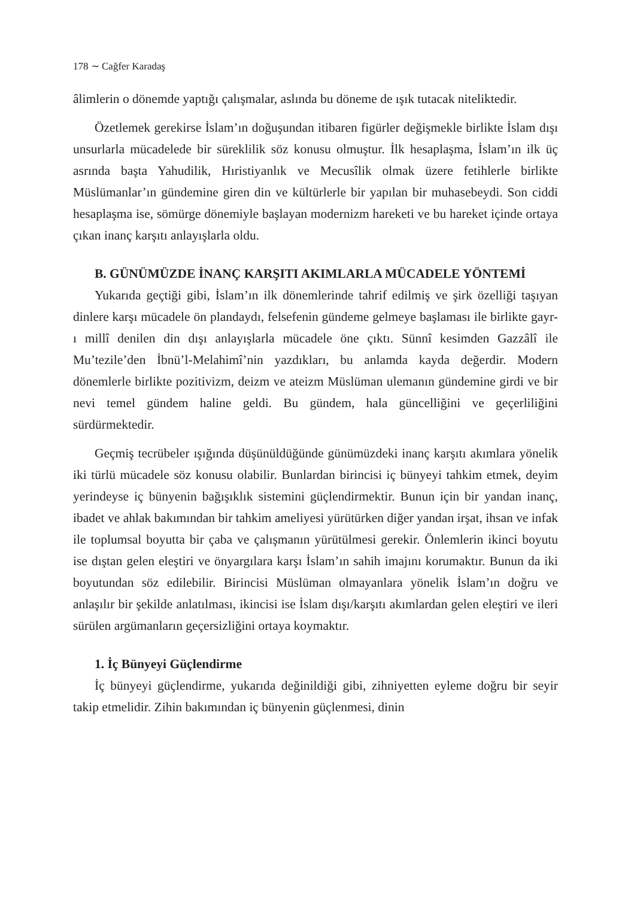178 ∼ Cağfer Karadaş
âlimlerin o dönemde yaptığı çalışmalar, aslında bu döneme de ışık tutacak niteliktedir.
Özetlemek gerekirse İslam’ın doğuşundan itibaren figürler değişmekle birlikte İslam dışı unsurlarla mücadelede bir süreklilik söz konusu olmuştur. İlk hesaplaşma, İslam’ın ilk üç asrında başta Yahudilik, Hıristiyanlık ve Mecusîlik olmak üzere fetihlerle birlikte Müslümanlar’ın gündemine giren din ve kültürlerle bir yapılan bir muhasebeydi. Son ciddi hesaplaşma ise, sömürge dönemiyle başlayan modernizm hareketi ve bu hareket içinde ortaya çıkan inanç karşıtı anlayışlarla oldu.
B. GÜNÜMÜZDE İNANÇ KARŞITI AKIMLARLA MÜCADELE YÖNTEMİ
Yukarıda geçtiği gibi, İslam’ın ilk dönemlerinde tahrif edilmiş ve şirk özelliği taşıyan dinlere karşı mücadele ön plandaydı, felsefenin gündeme gelmeye başlaması ile birlikte gayr-ı millî denilen din dışı anlayışlarla mücadele öne çıktı. Sünnî kesimden Gazzâlî ile Mu’tezile’den İbnü’l-Melahimî’nin yazdıkları, bu anlamda kayda değerdir. Modern dönemlerle birlikte pozitivizm, deizm ve ateizm Müslüman ulemanın gündemine girdi ve bir nevi temel gündem haline geldi. Bu gündem, hala güncelliğini ve geçerliliğini sürdürmektedir.
Geçmiş tecrübeler ışığında düşünüldüğünde günümüzdeki inanç karşıtı akımlara yönelik iki türlü mücadele söz konusu olabilir. Bunlardan birincisi iç bünyeyi tahkim etmek, deyim yerindeyse iç bünyenin bağışıklık sistemini güçlendirmektir. Bunun için bir yandan inanç, ibadet ve ahlak bakımından bir tahkim ameliyesi yürütürken diğer yandan irşat, ihsan ve infak ile toplumsal boyutta bir çaba ve çalışmanın yürütülmesi gerekir. Önlemlerin ikinci boyutu ise dıştan gelen eleştiri ve önyargılara karşı İslam’ın sahih imajını korumaktır. Bunun da iki boyutundan söz edilebilir. Birincisi Müslüman olmayanlara yönelik İslam’ın doğru ve anlaşılır bir şekilde anlatılması, ikincisi ise İslam dışı/karşıtı akımlardan gelen eleştiri ve ileri sürülen argümanların geçersizliğini ortaya koymaktır.
1. İç Bünyeyi Güçlendirme
İç bünyeyi güçlendirme, yukarıda değinildiği gibi, zihniyetten eyleme doğru bir seyir takip etmelidir. Zihin bakımından iç bünyenin güçlenmesi, dinin